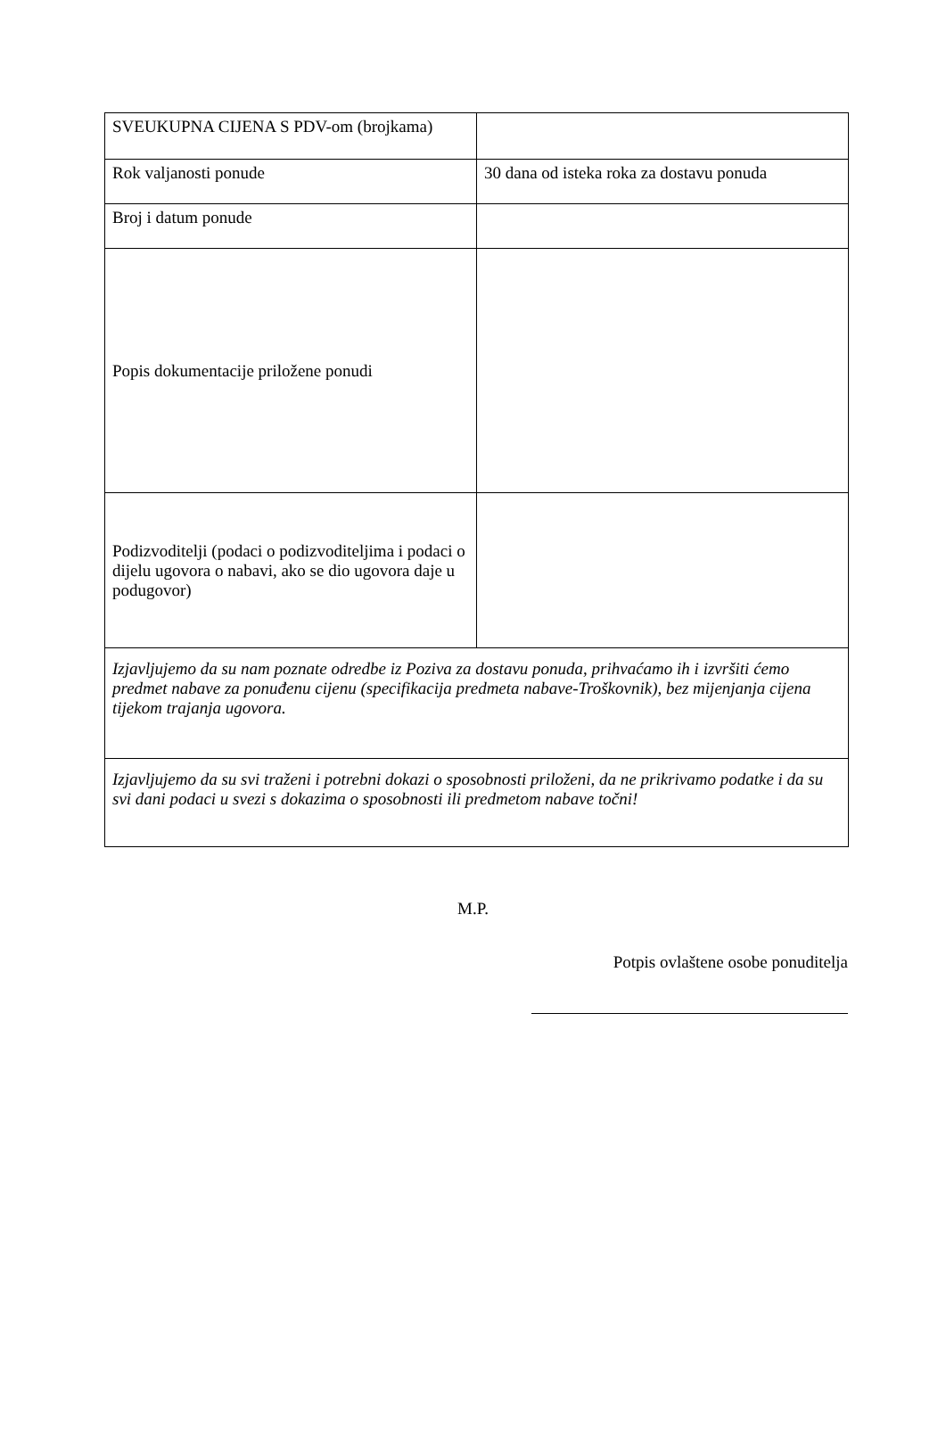| SVEUKUPNA CIJENA S PDV-om (brojkama) | |
| Rok valjanosti ponude | 30 dana od isteka roka za dostavu ponuda |
| Broj i datum ponude | |
| Popis dokumentacije priložene ponudi | |
| Podizvoditelji (podaci o podizvoditeljima i podaci o dijelu ugovora o nabavi, ako se dio ugovora daje u podugovor) | |
| Izjavljujemo da su nam poznate odredbe iz Poziva za dostavu ponuda, prihvaćamo ih i izvršiti ćemo predmet nabave za ponuđenu cijenu (specifikacija predmeta nabave-Troškovnik), bez mijenjanja cijena tijekom trajanja ugovora. | |
| Izjavljujemo da su svi traženi i potrebni dokazi o sposobnosti priloženi, da ne prikrivamo podatke i da su svi dani podaci u svezi s dokazima o sposobnosti ili predmetom nabave točni! | |
M.P.
Potpis ovlaštene osobe ponuditelja